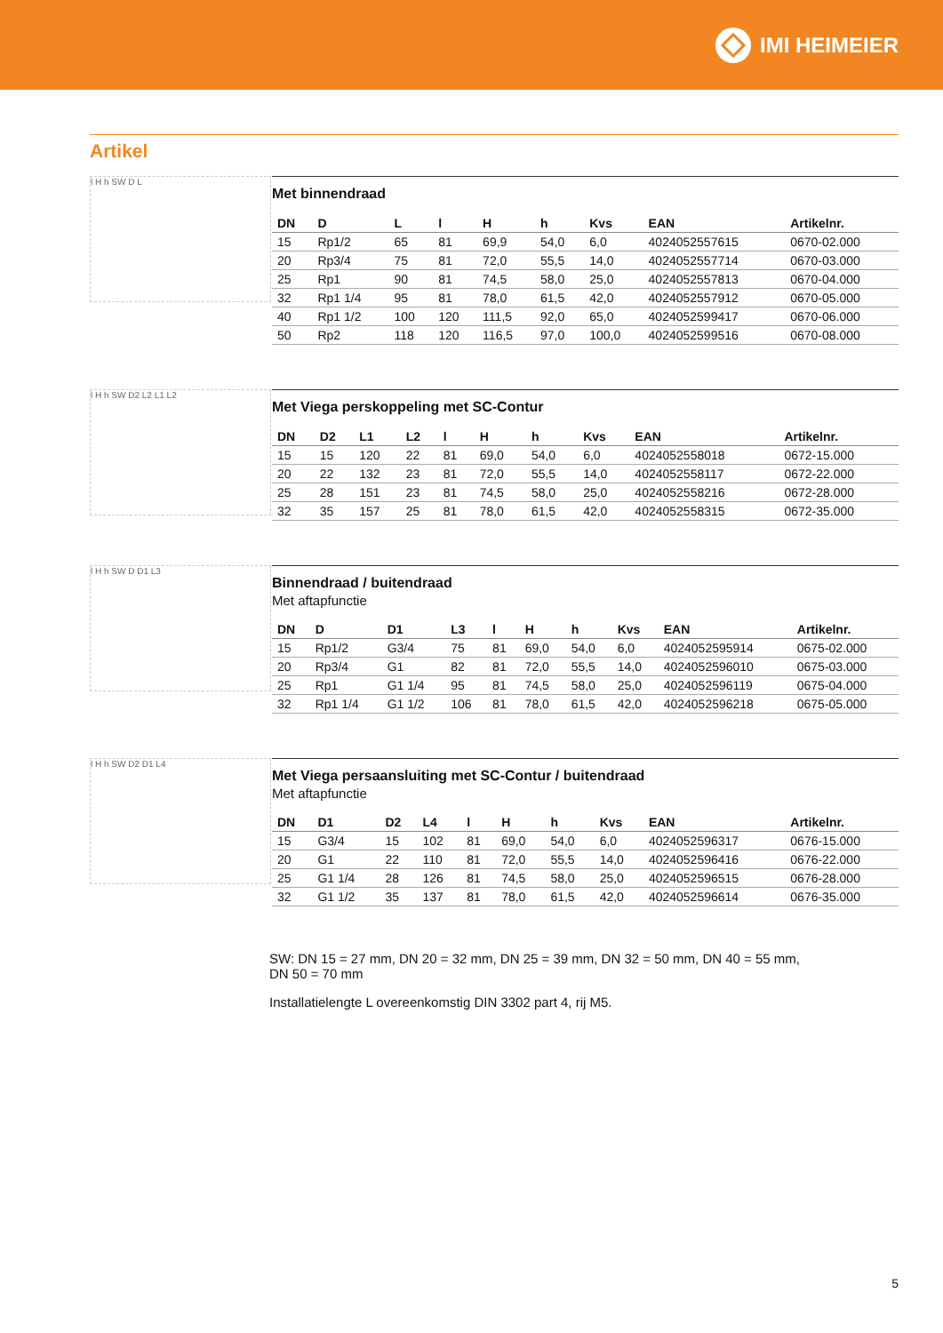IMI HEIMEIER
Artikel
l H h SW D L
Met binnendraad
| DN | D | L | l | H | h | Kvs | EAN | Artikelnr. |
| --- | --- | --- | --- | --- | --- | --- | --- | --- |
| 15 | Rp1/2 | 65 | 81 | 69,9 | 54,0 | 6,0 | 4024052557615 | 0670-02.000 |
| 20 | Rp3/4 | 75 | 81 | 72,0 | 55,5 | 14,0 | 4024052557714 | 0670-03.000 |
| 25 | Rp1 | 90 | 81 | 74,5 | 58,0 | 25,0 | 4024052557813 | 0670-04.000 |
| 32 | Rp1 1/4 | 95 | 81 | 78,0 | 61,5 | 42,0 | 4024052557912 | 0670-05.000 |
| 40 | Rp1 1/2 | 100 | 120 | 111,5 | 92,0 | 65,0 | 4024052599417 | 0670-06.000 |
| 50 | Rp2 | 118 | 120 | 116,5 | 97,0 | 100,0 | 4024052599516 | 0670-08.000 |
l H h SW D2 L2 L1 L2
Met Viega perskoppeling met SC-Contur
| DN | D2 | L1 | L2 | l | H | h | Kvs | EAN | Artikelnr. |
| --- | --- | --- | --- | --- | --- | --- | --- | --- | --- |
| 15 | 15 | 120 | 22 | 81 | 69,0 | 54,0 | 6,0 | 4024052558018 | 0672-15.000 |
| 20 | 22 | 132 | 23 | 81 | 72,0 | 55,5 | 14,0 | 4024052558117 | 0672-22.000 |
| 25 | 28 | 151 | 23 | 81 | 74,5 | 58,0 | 25,0 | 4024052558216 | 0672-28.000 |
| 32 | 35 | 157 | 25 | 81 | 78,0 | 61,5 | 42,0 | 4024052558315 | 0672-35.000 |
l H h SW D D1 L3
Binnendraad / buitendraad
Met aftapfunctie
| DN | D | D1 | L3 | l | H | h | Kvs | EAN | Artikelnr. |
| --- | --- | --- | --- | --- | --- | --- | --- | --- | --- |
| 15 | Rp1/2 | G3/4 | 75 | 81 | 69,0 | 54,0 | 6,0 | 4024052595914 | 0675-02.000 |
| 20 | Rp3/4 | G1 | 82 | 81 | 72,0 | 55,5 | 14,0 | 4024052596010 | 0675-03.000 |
| 25 | Rp1 | G1 1/4 | 95 | 81 | 74,5 | 58,0 | 25,0 | 4024052596119 | 0675-04.000 |
| 32 | Rp1 1/4 | G1 1/2 | 106 | 81 | 78,0 | 61,5 | 42,0 | 4024052596218 | 0675-05.000 |
l H h SW D2 D1 L4
Met Viega persaansluiting met SC-Contur / buitendraad
Met aftapfunctie
| DN | D1 | D2 | L4 | l | H | h | Kvs | EAN | Artikelnr. |
| --- | --- | --- | --- | --- | --- | --- | --- | --- | --- |
| 15 | G3/4 | 15 | 102 | 81 | 69,0 | 54,0 | 6,0 | 4024052596317 | 0676-15.000 |
| 20 | G1 | 22 | 110 | 81 | 72,0 | 55,5 | 14,0 | 4024052596416 | 0676-22.000 |
| 25 | G1 1/4 | 28 | 126 | 81 | 74,5 | 58,0 | 25,0 | 4024052596515 | 0676-28.000 |
| 32 | G1 1/2 | 35 | 137 | 81 | 78,0 | 61,5 | 42,0 | 4024052596614 | 0676-35.000 |
SW: DN 15 = 27 mm, DN 20 = 32 mm, DN 25 = 39 mm, DN 32 = 50 mm, DN 40 = 55 mm,
DN 50 = 70 mm
Installatielengte L overeenkomstig DIN 3302 part 4, rij M5.
5